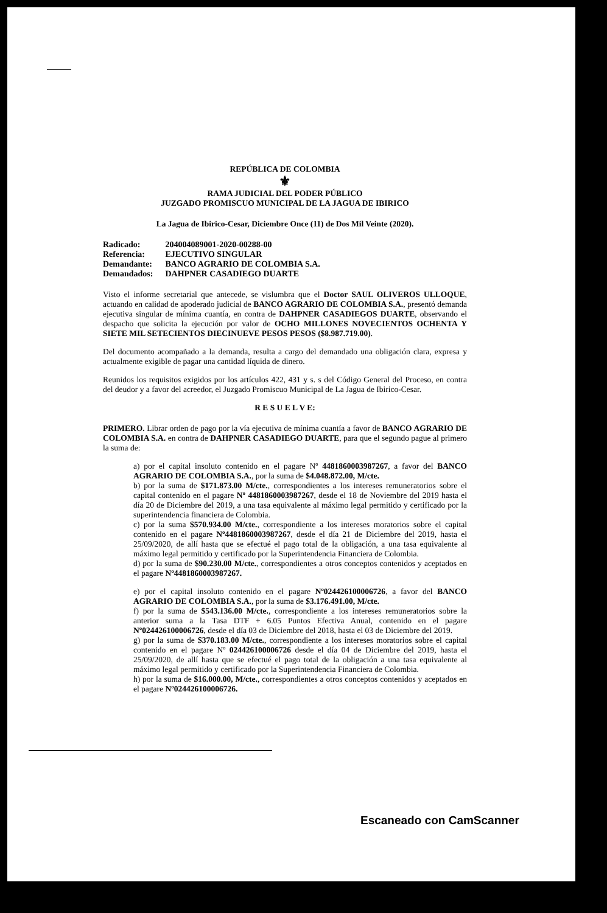REPÚBLICA DE COLOMBIA
⚜
RAMA JUDICIAL DEL PODER PÚBLICO
JUZGADO PROMISCUO MUNICIPAL DE LA JAGUA DE IBIRICO
La Jagua de Ibirico-Cesar, Diciembre Once (11) de Dos Mil Veinte (2020).
| Radicado: | 204004089001-2020-00288-00 |
| Referencia: | EJECUTIVO SINGULAR |
| Demandante: | BANCO AGRARIO DE COLOMBIA S.A. |
| Demandados: | DAHPNER CASADIEGO DUARTE |
Visto el informe secretarial que antecede, se vislumbra que el Doctor SAUL OLIVEROS ULLOQUE, actuando en calidad de apoderado judicial de BANCO AGRARIO DE COLOMBIA S.A., presentó demanda ejecutiva singular de mínima cuantía, en contra de DAHPNER CASADIEGOS DUARTE, observando el despacho que solicita la ejecución por valor de OCHO MILLONES NOVECIENTOS OCHENTA Y SIETE MIL SETECIENTOS DIECINUEVE PESOS PESOS ($8.987.719.00).
Del documento acompañado a la demanda, resulta a cargo del demandado una obligación clara, expresa y actualmente exigible de pagar una cantidad líquida de dinero.
Reunidos los requisitos exigidos por los artículos 422, 431 y s. s del Código General del Proceso, en contra del deudor y a favor del acreedor, el Juzgado Promiscuo Municipal de La Jagua de Ibirico-Cesar.
R E S U E L V E:
PRIMERO. Librar orden de pago por la vía ejecutiva de mínima cuantía a favor de BANCO AGRARIO DE COLOMBIA S.A. en contra de DAHPNER CASADIEGO DUARTE, para que el segundo pague al primero la suma de:
a) por el capital insoluto contenido en el pagare Nº 4481860003987267, a favor del BANCO AGRARIO DE COLOMBIA S.A., por la suma de $4.048.872.00, M/cte.
b) por la suma de $171.873.00 M/cte., correspondientes a los intereses remuneratorios sobre el capital contenido en el pagare Nº 4481860003987267, desde el 18 de Noviembre del 2019 hasta el día 20 de Diciembre del 2019, a una tasa equivalente al máximo legal permitido y certificado por la superintendencia financiera de Colombia.
c) por la suma $570.934.00 M/cte., correspondiente a los intereses moratorios sobre el capital contenido en el pagare Nº4481860003987267, desde el día 21 de Diciembre del 2019, hasta el 25/09/2020, de allí hasta que se efectué el pago total de la obligación, a una tasa equivalente al máximo legal permitido y certificado por la Superintendencia Financiera de Colombia.
d) por la suma de $90.230.00 M/cte., correspondientes a otros conceptos contenidos y aceptados en el pagare Nº4481860003987267.
e) por el capital insoluto contenido en el pagare Nº024426100006726, a favor del BANCO AGRARIO DE COLOMBIA S.A., por la suma de $3.176.491.00, M/cte.
f) por la suma de $543.136.00 M/cte., correspondiente a los intereses remuneratorios sobre la anterior suma a la Tasa DTF + 6.05 Puntos Efectiva Anual, contenido en el pagare Nº024426100006726, desde el día 03 de Diciembre del 2018, hasta el 03 de Diciembre del 2019.
g) por la suma de $370.183.00 M/cte., correspondiente a los intereses moratorios sobre el capital contenido en el pagare Nº 024426100006726 desde el día 04 de Diciembre del 2019, hasta el 25/09/2020, de allí hasta que se efectué el pago total de la obligación a una tasa equivalente al máximo legal permitido y certificado por la Superintendencia Financiera de Colombia.
h) por la suma de $16.000.00, M/cte., correspondientes a otros conceptos contenidos y aceptados en el pagare Nº024426100006726.
Escaneado con CamScanner